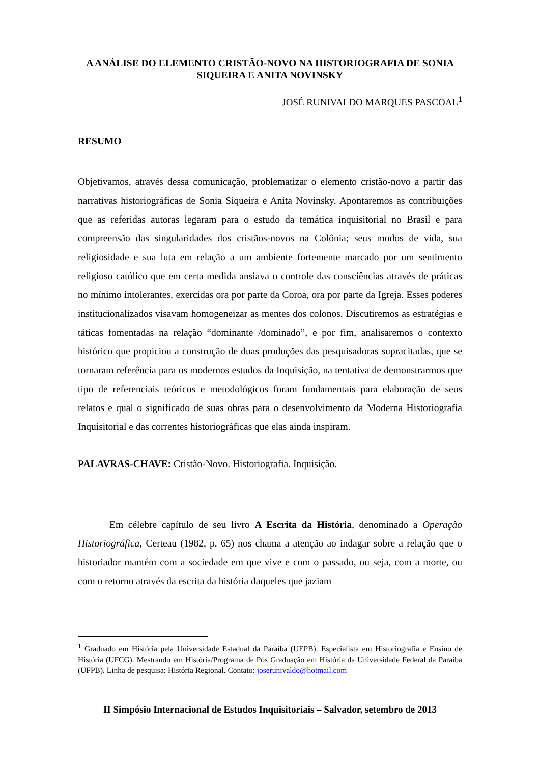A ANÁLISE DO ELEMENTO CRISTÃO-NOVO NA HISTORIOGRAFIA DE SONIA SIQUEIRA E ANITA NOVINSKY
JOSÉ RUNIVALDO MARQUES PASCOAL<sup>1</sup>
RESUMO
Objetivamos, através dessa comunicação, problematizar o elemento cristão-novo a partir das narrativas historiográficas de Sonia Siqueira e Anita Novinsky. Apontaremos as contribuições que as referidas autoras legaram para o estudo da temática inquisitorial no Brasil e para compreensão das singularidades dos cristãos-novos na Colônia; seus modos de vida, sua religiosidade e sua luta em relação a um ambiente fortemente marcado por um sentimento religioso católico que em certa medida ansiava o controle das consciências através de práticas no mínimo intolerantes, exercidas ora por parte da Coroa, ora por parte da Igreja. Esses poderes institucionalizados visavam homogeneizar as mentes dos colonos. Discutiremos as estratégias e táticas fomentadas na relação “dominante /dominado”, e por fim, analisaremos o contexto histórico que propiciou a construção de duas produções das pesquisadoras supracitadas, que se tornaram referência para os modernos estudos da Inquisição, na tentativa de demonstrarmos que tipo de referenciais teóricos e metodológicos foram fundamentais para elaboração de seus relatos e qual o significado de suas obras para o desenvolvimento da Moderna Historiografia Inquisitorial e das correntes historiográficas que elas ainda inspiram.
PALAVRAS-CHAVE: Cristão-Novo. Historiografia. Inquisição.
Em célebre capítulo de seu livro A Escrita da História, denominado a Operação Historiográfica, Certeau (1982, p. 65) nos chama a atenção ao indagar sobre a relação que o historiador mantém com a sociedade em que vive e com o passado, ou seja, com a morte, ou com o retorno através da escrita da história daqueles que jaziam
<sup>1</sup> Graduado em História pela Universidade Estadual da Paraíba (UEPB). Especialista em Historiografia e Ensino de História (UFCG). Mestrando em História/Programa de Pós Graduação em História da Universidade Federal da Paraíba (UFPB). Linha de pesquisa: História Regional. Contato: joserunivaldo@hotmail.com
II Simpósio Internacional de Estudos Inquisitoriais – Salvador, setembro de 2013